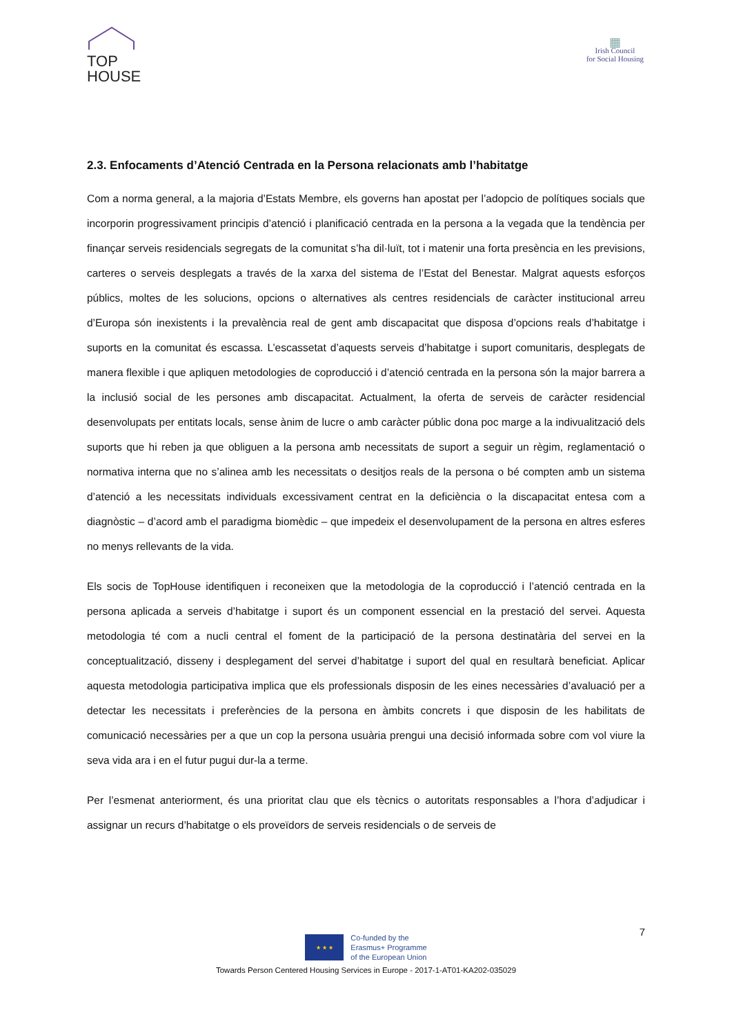TOP
HOUSE
▦
Irish Council
for Social Housing
2.3. Enfocaments d’Atenció Centrada en la Persona relacionats amb l’habitatge
Com a norma general, a la majoria d’Estats Membre, els governs han apostat per l’adopcio de polítiques socials que incorporin progressivament principis d’atenció i planificació centrada en la persona a la vegada que la tendència per finançar serveis residencials segregats de la comunitat s’ha dil·luït, tot i matenir una forta presència en les previsions, carteres o serveis desplegats a través de la xarxa del sistema de l’Estat del Benestar. Malgrat aquests esforços públics, moltes de les solucions, opcions o alternatives als centres residencials de caràcter institucional arreu d’Europa són inexistents i la prevalència real de gent amb discapacitat que disposa d’opcions reals d’habitatge i suports en la comunitat és escassa. L’escassetat d’aquests serveis d’habitatge i suport comunitaris, desplegats de manera flexible i que apliquen metodologies de coproducció i d’atenció centrada en la persona són la major barrera a la inclusió social de les persones amb discapacitat. Actualment, la oferta de serveis de caràcter residencial desenvolupats per entitats locals, sense ànim de lucre o amb caràcter públic dona poc marge a la indivualització dels suports que hi reben ja que obliguen a la persona amb necessitats de suport a seguir un règim, reglamentació o normativa interna que no s’alinea amb les necessitats o desitjos reals de la persona o bé compten amb un sistema d’atenció a les necessitats individuals excessivament centrat en la deficiència o la discapacitat entesa com a diagnòstic – d’acord amb el paradigma biomèdic – que impedeix el desenvolupament de la persona en altres esferes no menys rellevants de la vida.
Els socis de TopHouse identifiquen i reconeixen que la metodologia de la coproducció i l’atenció centrada en la persona aplicada a serveis d’habitatge i suport és un component essencial en la prestació del servei. Aquesta metodologia té com a nucli central el foment de la participació de la persona destinatària del servei en la conceptualització, disseny i desplegament del servei d’habitatge i suport del qual en resultarà beneficiat. Aplicar aquesta metodologia participativa implica que els professionals disposin de les eines necessàries d’avaluació per a detectar les necessitats i preferències de la persona en àmbits concrets i que disposin de les habilitats de comunicació necessàries per a que un cop la persona usuària prengui una decisió informada sobre com vol viure la seva vida ara i en el futur pugui dur-la a terme.
Per l’esmenat anteriorment, és una prioritat clau que els tècnics o autoritats responsables a l’hora d’adjudicar i assignar un recurs d’habitatge o els proveïdors de serveis residencials o de serveis de
7
★ ★ ★
Co-funded by the
Erasmus+ Programme
of the European Union
Towards Person Centered Housing Services in Europe - 2017-1-AT01-KA202-035029